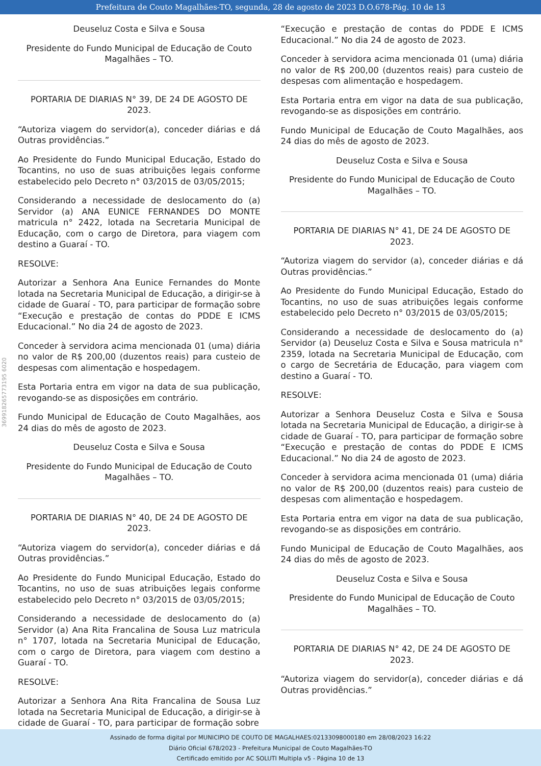Prefeitura de Couto Magalhães-TO, segunda, 28 de agosto de 2023 D.O.678-Pág. 10 de 13
369918265773195 6020
Deuseluz Costa e Silva e Sousa
Presidente do Fundo Municipal de Educação de Couto Magalhães – TO.
PORTARIA DE DIARIAS N° 39, DE 24 DE AGOSTO DE 2023.
“Autoriza viagem do servidor(a), conceder diárias e dá Outras providências.”
Ao Presidente do Fundo Municipal Educação, Estado do Tocantins, no uso de suas atribuições legais conforme estabelecido pelo Decreto n° 03/2015 de 03/05/2015;
Considerando a necessidade de deslocamento do (a) Servidor (a) ANA EUNICE FERNANDES DO MONTE matricula n° 2422, lotada na Secretaria Municipal de Educação, com o cargo de Diretora, para viagem com destino a Guaraí - TO.
RESOLVE:
Autorizar a Senhora Ana Eunice Fernandes do Monte lotada na Secretaria Municipal de Educação, a dirigir-se à cidade de Guaraí - TO, para participar de formação sobre “Execução e prestação de contas do PDDE E ICMS Educacional.” No dia 24 de agosto de 2023.
Conceder à servidora acima mencionada 01 (uma) diária no valor de R$ 200,00 (duzentos reais) para custeio de despesas com alimentação e hospedagem.
Esta Portaria entra em vigor na data de sua publicação, revogando-se as disposições em contrário.
Fundo Municipal de Educação de Couto Magalhães, aos 24 dias do mês de agosto de 2023.
Deuseluz Costa e Silva e Sousa
Presidente do Fundo Municipal de Educação de Couto Magalhães – TO.
PORTARIA DE DIARIAS N° 40, DE 24 DE AGOSTO DE 2023.
“Autoriza viagem do servidor(a), conceder diárias e dá Outras providências.”
Ao Presidente do Fundo Municipal Educação, Estado do Tocantins, no uso de suas atribuições legais conforme estabelecido pelo Decreto n° 03/2015 de 03/05/2015;
Considerando a necessidade de deslocamento do (a) Servidor (a) Ana Rita Francalina de Sousa Luz matricula n° 1707, lotada na Secretaria Municipal de Educação, com o cargo de Diretora, para viagem com destino a Guaraí - TO.
RESOLVE:
Autorizar a Senhora Ana Rita Francalina de Sousa Luz lotada na Secretaria Municipal de Educação, a dirigir-se à cidade de Guaraí - TO, para participar de formação sobre
“Execução e prestação de contas do PDDE E ICMS Educacional.” No dia 24 de agosto de 2023.
Conceder à servidora acima mencionada 01 (uma) diária no valor de R$ 200,00 (duzentos reais) para custeio de despesas com alimentação e hospedagem.
Esta Portaria entra em vigor na data de sua publicação, revogando-se as disposições em contrário.
Fundo Municipal de Educação de Couto Magalhães, aos 24 dias do mês de agosto de 2023.
Deuseluz Costa e Silva e Sousa
Presidente do Fundo Municipal de Educação de Couto Magalhães – TO.
PORTARIA DE DIARIAS N° 41, DE 24 DE AGOSTO DE 2023.
“Autoriza viagem do servidor (a), conceder diárias e dá Outras providências.”
Ao Presidente do Fundo Municipal Educação, Estado do Tocantins, no uso de suas atribuições legais conforme estabelecido pelo Decreto n° 03/2015 de 03/05/2015;
Considerando a necessidade de deslocamento do (a) Servidor (a) Deuseluz Costa e Silva e Sousa matricula n° 2359, lotada na Secretaria Municipal de Educação, com o cargo de Secretária de Educação, para viagem com destino a Guaraí - TO.
RESOLVE:
Autorizar a Senhora Deuseluz Costa e Silva e Sousa lotada na Secretaria Municipal de Educação, a dirigir-se à cidade de Guaraí - TO, para participar de formação sobre “Execução e prestação de contas do PDDE E ICMS Educacional.” No dia 24 de agosto de 2023.
Conceder à servidora acima mencionada 01 (uma) diária no valor de R$ 200,00 (duzentos reais) para custeio de despesas com alimentação e hospedagem.
Esta Portaria entra em vigor na data de sua publicação, revogando-se as disposições em contrário.
Fundo Municipal de Educação de Couto Magalhães, aos 24 dias do mês de agosto de 2023.
Deuseluz Costa e Silva e Sousa
Presidente do Fundo Municipal de Educação de Couto Magalhães – TO.
PORTARIA DE DIARIAS N° 42, DE 24 DE AGOSTO DE 2023.
“Autoriza viagem do servidor(a), conceder diárias e dá Outras providências.”
Assinado de forma digital por MUNICIPIO DE COUTO DE MAGALHAES:02133098000180 em 28/08/2023 16:22
Diário Oficial 678/2023 - Prefeitura Municipal de Couto Magalhães-TO
Certificado emitido por AC SOLUTI Multipla v5 - Página 10 de 13